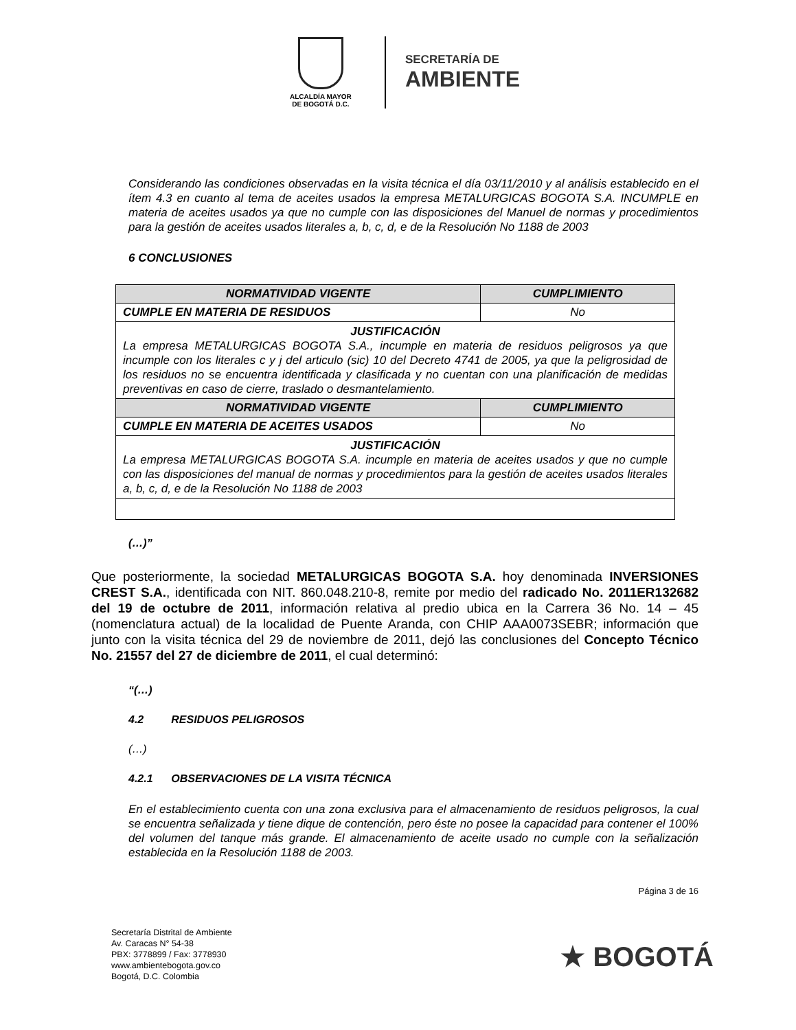ALCALDÍA MAYOR
DE BOGOTÁ D.C.
SECRETARÍA DE
AMBIENTE
Considerando las condiciones observadas en la visita técnica el día 03/11/2010 y al análisis establecido en el ítem 4.3 en cuanto al tema de aceites usados la empresa METALURGICAS BOGOTA S.A. INCUMPLE en materia de aceites usados ya que no cumple con las disposiciones del Manuel de normas y procedimientos para la gestión de aceites usados literales a, b, c, d, e de la Resolución No 1188 de 2003
6 CONCLUSIONES
| NORMATIVIDAD VIGENTE | CUMPLIMIENTO |
| --- | --- |
| CUMPLE EN MATERIA DE RESIDUOS | No |
| JUSTIFICACIÓN La empresa METALURGICAS BOGOTA S.A., incumple en materia de residuos peligrosos ya que incumple con los literales c y j del articulo (sic) 10 del Decreto 4741 de 2005, ya que la peligrosidad de los residuos no se encuentra identificada y clasificada y no cuentan con una planificación de medidas preventivas en caso de cierre, traslado o desmantelamiento. | |
| NORMATIVIDAD VIGENTE | CUMPLIMIENTO |
| CUMPLE EN MATERIA DE ACEITES USADOS | No |
| JUSTIFICACIÓN La empresa METALURGICAS BOGOTA S.A. incumple en materia de aceites usados y que no cumple con las disposiciones del manual de normas y procedimientos para la gestión de aceites usados literales a, b, c, d, e de la Resolución No 1188 de 2003 | |
(…)”
Que posteriormente, la sociedad METALURGICAS BOGOTA S.A. hoy denominada INVERSIONES CREST S.A., identificada con NIT. 860.048.210-8, remite por medio del radicado No. 2011ER132682 del 19 de octubre de 2011, información relativa al predio ubica en la Carrera 36 No. 14 – 45 (nomenclatura actual) de la localidad de Puente Aranda, con CHIP AAA0073SEBR; información que junto con la visita técnica del 29 de noviembre de 2011, dejó las conclusiones del Concepto Técnico No. 21557 del 27 de diciembre de 2011, el cual determinó:
“(…)
4.2 RESIDUOS PELIGROSOS
(…)
4.2.1 OBSERVACIONES DE LA VISITA TÉCNICA
En el establecimiento cuenta con una zona exclusiva para el almacenamiento de residuos peligrosos, la cual se encuentra señalizada y tiene dique de contención, pero éste no posee la capacidad para contener el 100% del volumen del tanque más grande. El almacenamiento de aceite usado no cumple con la señalización establecida en la Resolución 1188 de 2003.
Página 3 de 16
Secretaría Distrital de Ambiente
Av. Caracas N° 54-38
PBX: 3778899 / Fax: 3778930
www.ambientebogota.gov.co
Bogotá, D.C. Colombia
★ BOGOTÁ